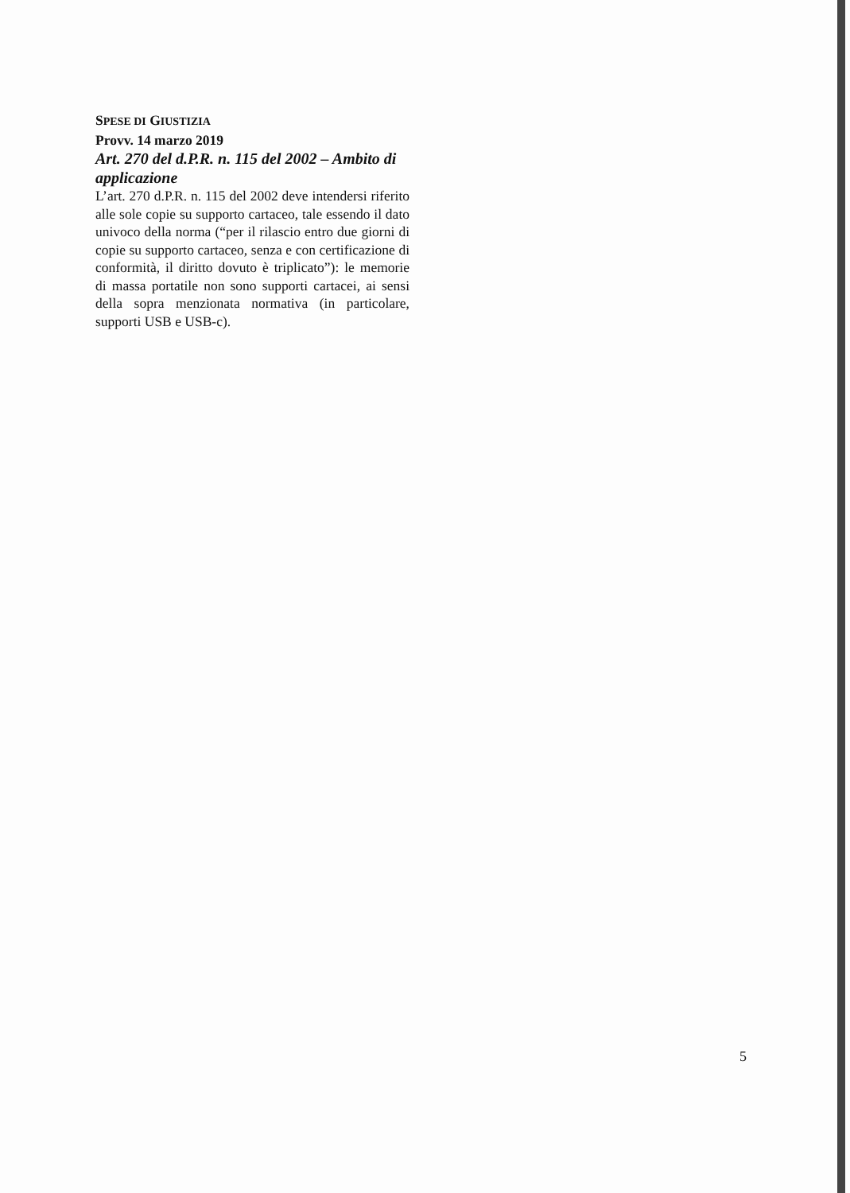SPESE DI GIUSTIZIA
Provv. 14 marzo 2019
Art. 270 del d.P.R. n. 115 del 2002 – Ambito di applicazione
L’art. 270 d.P.R. n. 115 del 2002 deve intendersi riferito alle sole copie su supporto cartaceo, tale essendo il dato univoco della norma (“per il rilascio entro due giorni di copie su supporto cartaceo, senza e con certificazione di conformità, il diritto dovuto è triplicato”): le memorie di massa portatile non sono supporti cartacei, ai sensi della sopra menzionata normativa (in particolare, supporti USB e USB-c).
5